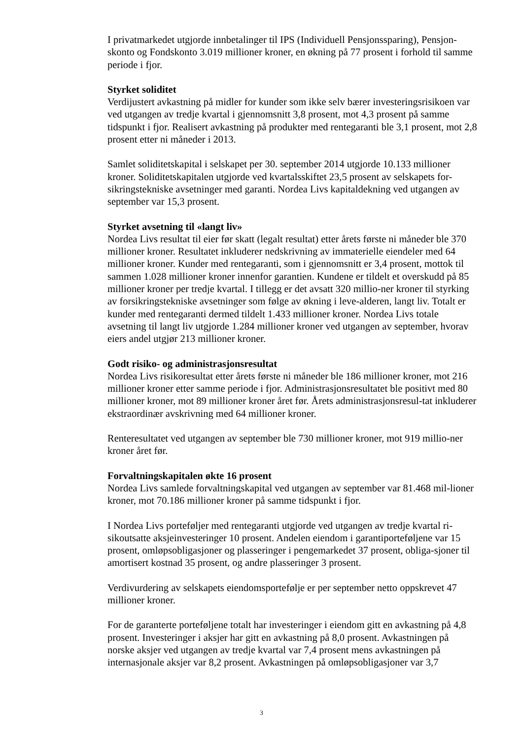I privatmarkedet utgjorde innbetalinger til IPS (Individuell Pensjonssparing), Pensjon-skonto og Fondskonto 3.019 millioner kroner, en økning på 77 prosent i forhold til samme periode i fjor.
Styrket soliditet
Verdijustert avkastning på midler for kunder som ikke selv bærer investeringsrisikoen var ved utgangen av tredje kvartal i gjennomsnitt 3,8 prosent, mot 4,3 prosent på samme tidspunkt i fjor. Realisert avkastning på produkter med rentegaranti ble 3,1 prosent, mot 2,8 prosent etter ni måneder i 2013.
Samlet soliditetskapital i selskapet per 30. september 2014 utgjorde 10.133 millioner kroner. Soliditetskapitalen utgjorde ved kvartalsskiftet 23,5 prosent av selskapets for-sikringstekniske avsetninger med garanti. Nordea Livs kapitaldekning ved utgangen av september var 15,3 prosent.
Styrket avsetning til «langt liv»
Nordea Livs resultat til eier før skatt (legalt resultat) etter årets første ni måneder ble 370 millioner kroner. Resultatet inkluderer nedskrivning av immaterielle eiendeler med 64 millioner kroner. Kunder med rentegaranti, som i gjennomsnitt er 3,4 prosent, mottok til sammen 1.028 millioner kroner innenfor garantien. Kundene er tildelt et overskudd på 85 millioner kroner per tredje kvartal. I tillegg er det avsatt 320 millio-ner kroner til styrking av forsikringstekniske avsetninger som følge av økning i leve-alderen, langt liv. Totalt er kunder med rentegaranti dermed tildelt 1.433 millioner kroner. Nordea Livs totale avsetning til langt liv utgjorde 1.284 millioner kroner ved utgangen av september, hvorav eiers andel utgjør 213 millioner kroner.
Godt risiko- og administrasjonsresultat
Nordea Livs risikoresultat etter årets første ni måneder ble 186 millioner kroner, mot 216 millioner kroner etter samme periode i fjor. Administrasjonsresultatet ble positivt med 80 millioner kroner, mot 89 millioner kroner året før. Årets administrasjonsresul-tat inkluderer ekstraordinær avskrivning med 64 millioner kroner.
Renteresultatet ved utgangen av september ble 730 millioner kroner, mot 919 millio-ner kroner året før.
Forvaltningskapitalen økte 16 prosent
Nordea Livs samlede forvaltningskapital ved utgangen av september var 81.468 mil-lioner kroner, mot 70.186 millioner kroner på samme tidspunkt i fjor.
I Nordea Livs porteføljer med rentegaranti utgjorde ved utgangen av tredje kvartal ri-sikoutsatte aksjeinvesteringer 10 prosent. Andelen eiendom i garantiporteføljene var 15 prosent, omløpsobligasjoner og plasseringer i pengemarkedet 37 prosent, obliga-sjoner til amortisert kostnad 35 prosent, og andre plasseringer 3 prosent.
Verdivurdering av selskapets eiendomsportefølje er per september netto oppskrevet 47 millioner kroner.
For de garanterte porteføljene totalt har investeringer i eiendom gitt en avkastning på 4,8 prosent. Investeringer i aksjer har gitt en avkastning på 8,0 prosent. Avkastningen på norske aksjer ved utgangen av tredje kvartal var 7,4 prosent mens avkastningen på internasjonale aksjer var 8,2 prosent. Avkastningen på omløpsobligasjoner var 3,7
3